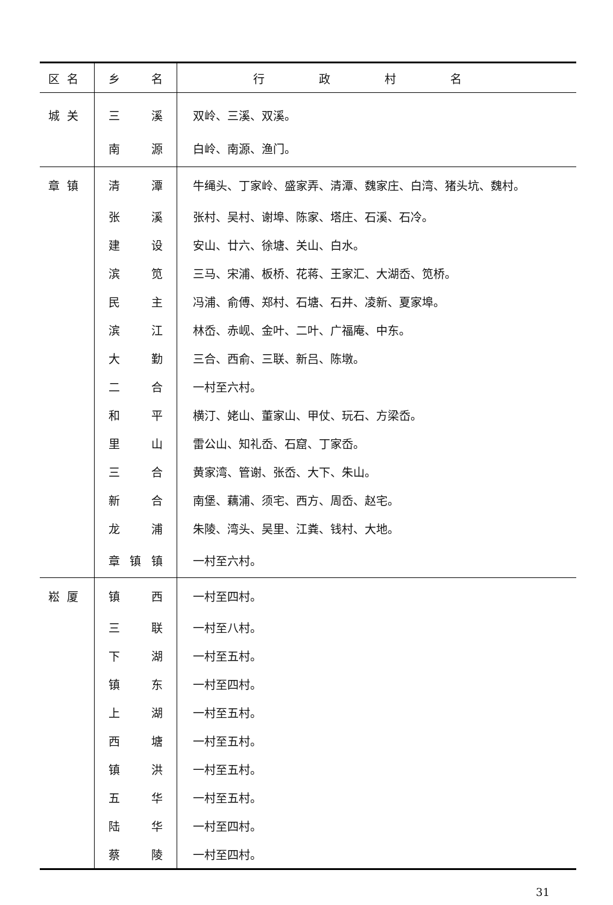| 区名 | 乡 名 | 行政村名 |
| --- | --- | --- |
| 城关 | 三 溪 | 双岭、三溪、双溪。 |
| | 南 源 | 白岭、南源、渔门。 |
| 章镇 | 清 潭 | 牛绳头、丁家岭、盛家弄、清潭、魏家庄、白湾、猪头坑、魏村。 |
| | 张 溪 | 张村、吴村、谢埠、陈家、塔庄、石溪、石冷。 |
| | 建 设 | 安山、廿六、徐塘、关山、白水。 |
| | 滨 笕 | 三马、宋浦、板桥、花蒋、王家汇、大湖岙、笕桥。 |
| | 民 主 | 冯浦、俞傅、郑村、石塘、石井、凌新、夏家埠。 |
| | 滨 江 | 林岙、赤岘、金叶、二叶、广福庵、中东。 |
| | 大 勤 | 三合、西俞、三联、新吕、陈墩。 |
| | 二 合 | 一村至六村。 |
| | 和 平 | 横汀、姥山、董家山、甲仗、玩石、方梁岙。 |
| | 里 山 | 雷公山、知礼岙、石窟、丁家岙。 |
| | 三 合 | 黄家湾、管谢、张岙、大下、朱山。 |
| | 新 合 | 南堡、藕浦、须宅、西方、周岙、赵宅。 |
| | 龙 浦 | 朱陵、湾头、吴里、江粪、钱村、大地。 |
| | 章 镇 镇 | 一村至六村。 |
| 崧厦 | 镇 西 | 一村至四村。 |
| | 三 联 | 一村至八村。 |
| | 下 湖 | 一村至五村。 |
| | 镇 东 | 一村至四村。 |
| | 上 湖 | 一村至五村。 |
| | 西 塘 | 一村至五村。 |
| | 镇 洪 | 一村至五村。 |
| | 五 华 | 一村至五村。 |
| | 陆 华 | 一村至四村。 |
| | 蔡 陵 | 一村至四村。 |
31